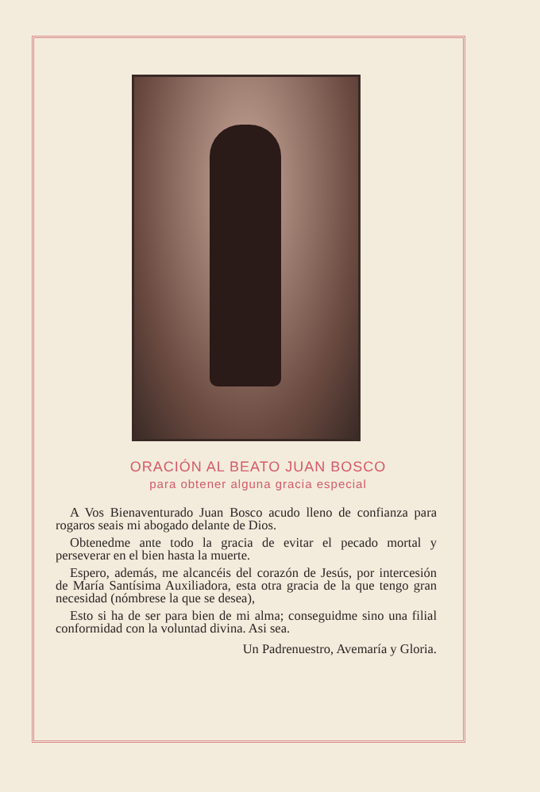ORACIÓN AL BEATO JUAN BOSCO
para obtener alguna gracia especial
A Vos Bienaventurado Juan Bosco acudo lleno de confianza para rogaros seais mi abogado delante de Dios.
Obtenedme ante todo la gracia de evitar el pecado mortal y perseverar en el bien hasta la muerte.
Espero, además, me alcancéis del corazón de Jesús, por intercesión de María Santísima Auxiliadora, esta otra gracia de la que tengo gran necesidad (nómbrese la que se desea),
Esto si ha de ser para bien de mi alma; conseguidme sino una filial conformidad con la voluntad divina. Asi sea.
Un Padrenuestro, Avemaría y Gloria.